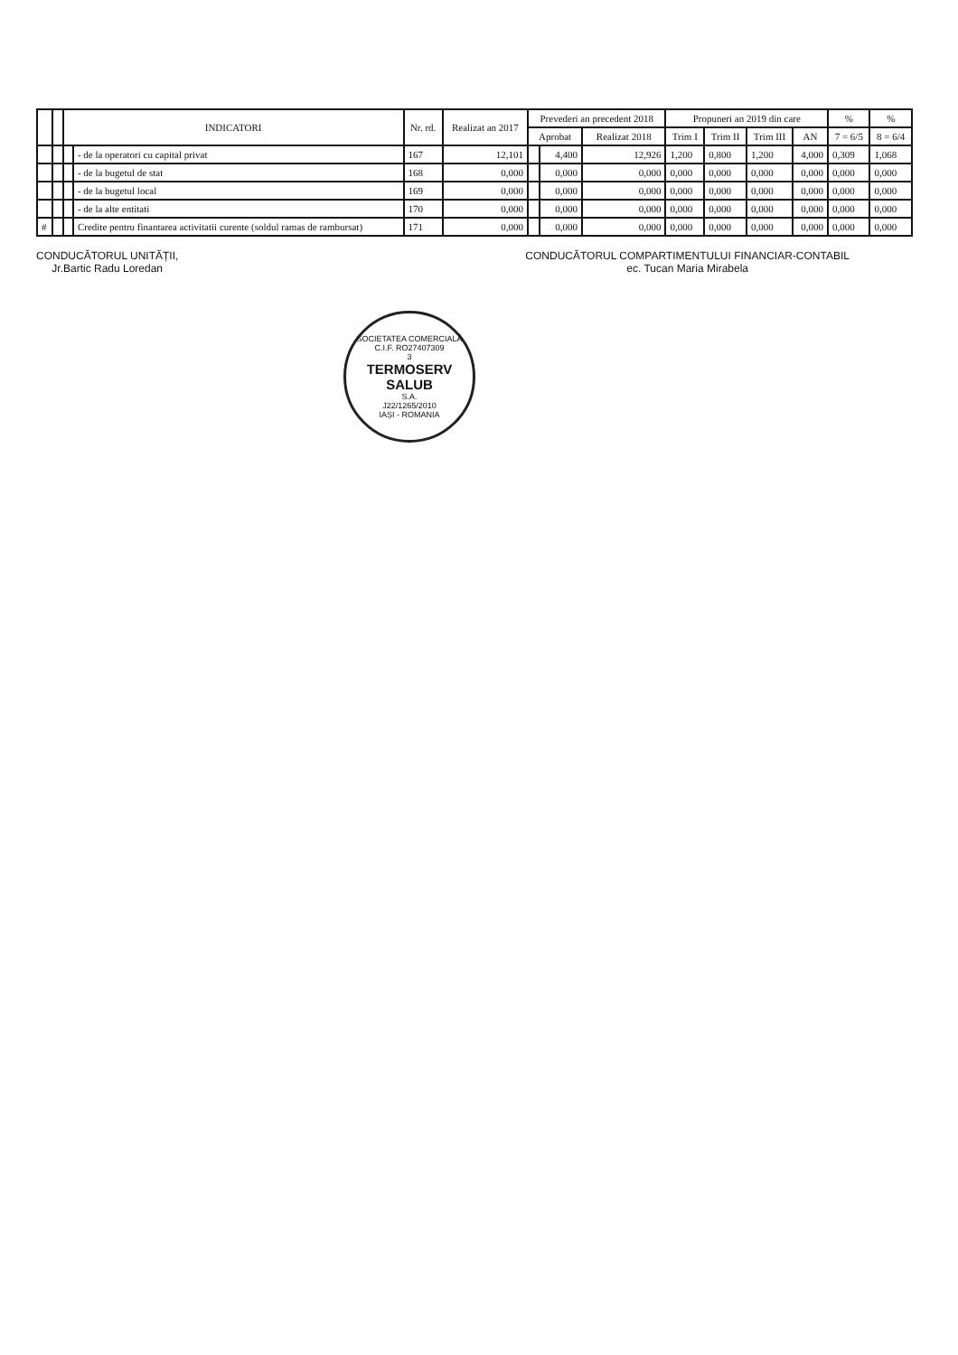| | | INDICATORI | | Nr. rd. | Realizat an 2017 | Prevederi an precedent 2018 | | | Propuneri an 2019 din care | | | | % | % |
| --- | --- | --- | --- | --- | --- | --- | --- | --- | --- | --- | --- | --- | --- | --- |
| | | | | | | Aprobat | | Realizat 2018 | Trim I | Trim II | Trim III | AN | 7 = 6/5 | 8 = 6/4 |
| | | | - de la operatori cu capital privat | 167 | 12,101 | | 4,400 | 12,926 | 1,200 | 0,800 | 1,200 | 4,000 | 0,309 | 1,068 |
| | | | - de la bugetul de stat | 168 | 0,000 | | 0,000 | 0,000 | 0,000 | 0,000 | 0,000 | 0,000 | 0,000 | 0,000 |
| | | | - de la bugetul local | 169 | 0,000 | | 0,000 | 0,000 | 0,000 | 0,000 | 0,000 | 0,000 | 0,000 | 0,000 |
| | | | - de la alte entitati | 170 | 0,000 | | 0,000 | 0,000 | 0,000 | 0,000 | 0,000 | 0,000 | 0,000 | 0,000 |
| # | | | Credite pentru finantarea activitatii curente (soldul ramas de rambursat) | 171 | 0,000 | | 0,000 | 0,000 | 0,000 | 0,000 | 0,000 | 0,000 | 0,000 | 0,000 |
CONDUCĂTORUL UNITĂȚII,
Jr.Bartic Radu Loredan
CONDUCĂTORUL COMPARTIMENTULUI FINANCIAR-CONTABIL
ec. Tucan Maria Mirabela
SOCIETATEA COMERCIALĂ
C.I.F. RO27407309
3
TERMOSERV
SALUB
S.A.
J22/1265/2010
IAȘI - ROMANIA